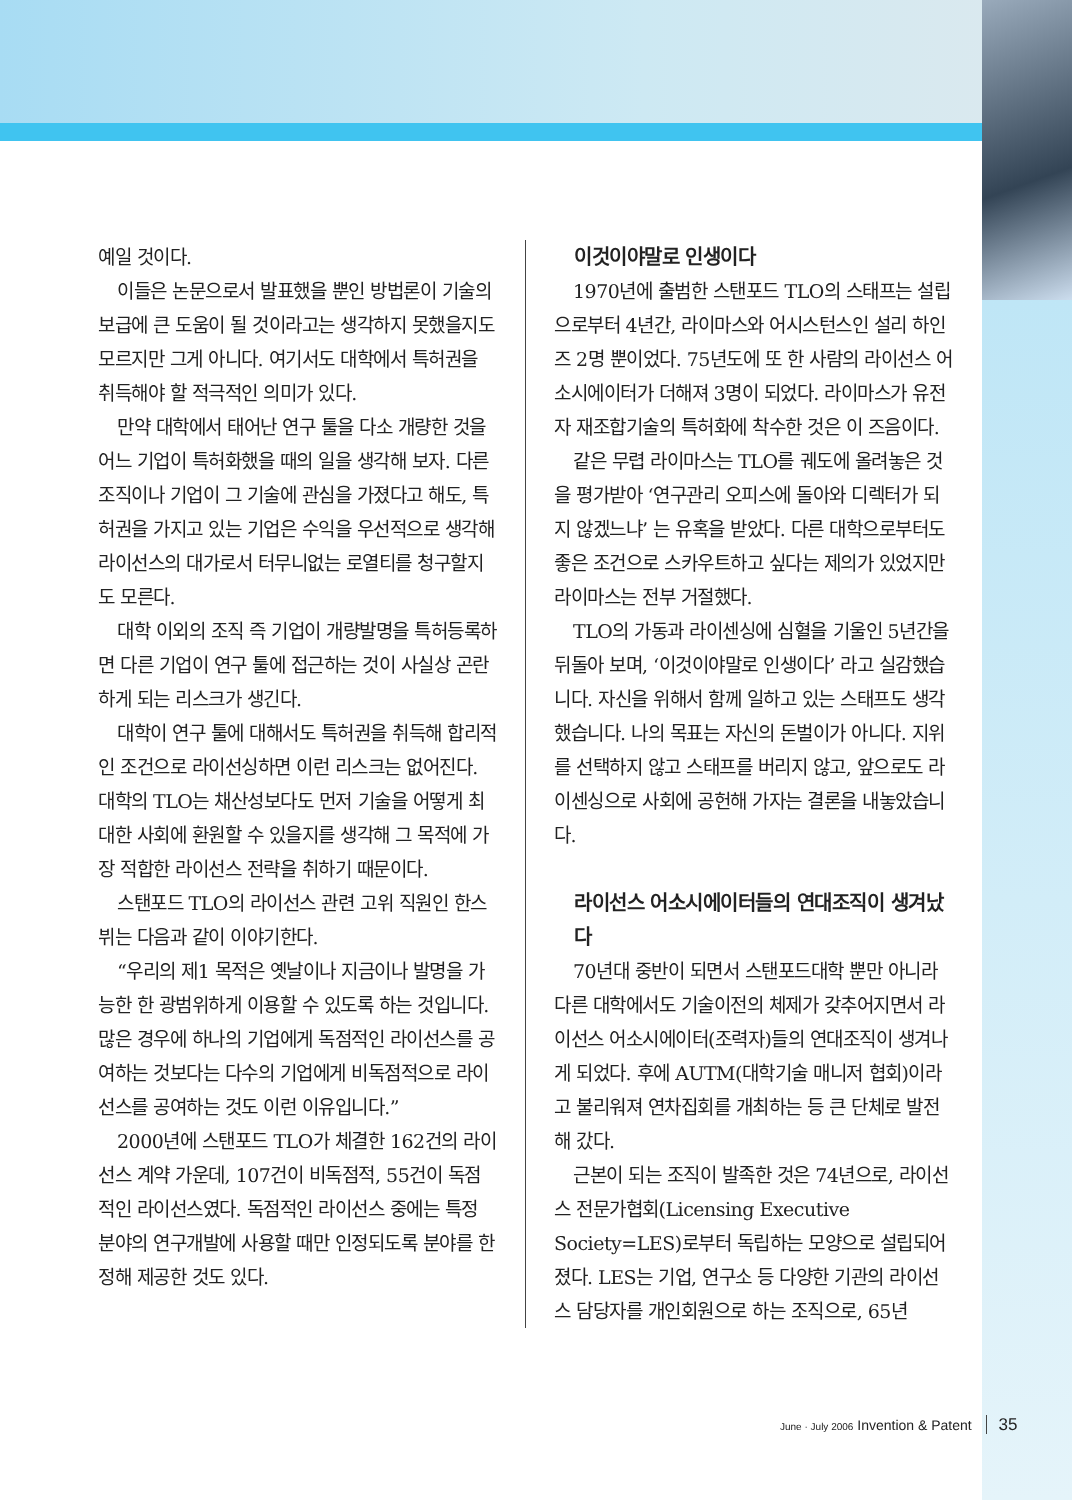예일 것이다.
이들은 논문으로서 발표했을 뿐인 방법론이 기술의 보급에 큰 도움이 될 것이라고는 생각하지 못했을지도 모르지만 그게 아니다. 여기서도 대학에서 특허권을 취득해야 할 적극적인 의미가 있다.
만약 대학에서 태어난 연구 툴을 다소 개량한 것을 어느 기업이 특허화했을 때의 일을 생각해 보자. 다른 조직이나 기업이 그 기술에 관심을 가졌다고 해도, 특허권을 가지고 있는 기업은 수익을 우선적으로 생각해 라이선스의 대가로서 터무니없는 로열티를 청구할지도 모른다.
대학 이외의 조직 즉 기업이 개량발명을 특허등록하면 다른 기업이 연구 툴에 접근하는 것이 사실상 곤란하게 되는 리스크가 생긴다.
대학이 연구 툴에 대해서도 특허권을 취득해 합리적인 조건으로 라이선싱하면 이런 리스크는 없어진다. 대학의 TLO는 채산성보다도 먼저 기술을 어떻게 최대한 사회에 환원할 수 있을지를 생각해 그 목적에 가장 적합한 라이선스 전략을 취하기 때문이다.
스탠포드 TLO의 라이선스 관련 고위 직원인 한스 뷔는 다음과 같이 이야기한다.
“우리의 제1 목적은 옛날이나 지금이나 발명을 가능한 한 광범위하게 이용할 수 있도록 하는 것입니다. 많은 경우에 하나의 기업에게 독점적인 라이선스를 공여하는 것보다는 다수의 기업에게 비독점적으로 라이선스를 공여하는 것도 이런 이유입니다.”
2000년에 스탠포드 TLO가 체결한 162건의 라이선스 계약 가운데, 107건이 비독점적, 55건이 독점적인 라이선스였다. 독점적인 라이선스 중에는 특정 분야의 연구개발에 사용할 때만 인정되도록 분야를 한정해 제공한 것도 있다.
이것이야말로 인생이다
1970년에 출범한 스탠포드 TLO의 스태프는 설립으로부터 4년간, 라이마스와 어시스턴스인 설리 하인즈 2명 뿐이었다. 75년도에 또 한 사람의 라이선스 어소시에이터가 더해져 3명이 되었다. 라이마스가 유전자 재조합기술의 특허화에 착수한 것은 이 즈음이다.
같은 무렵 라이마스는 TLO를 궤도에 올려놓은 것을 평가받아 ‘연구관리 오피스에 돌아와 디렉터가 되지 않겠느냐’ 는 유혹을 받았다. 다른 대학으로부터도 좋은 조건으로 스카우트하고 싶다는 제의가 있었지만 라이마스는 전부 거절했다.
TLO의 가동과 라이센싱에 심혈을 기울인 5년간을 뒤돌아 보며, ‘이것이야말로 인생이다’ 라고 실감했습니다. 자신을 위해서 함께 일하고 있는 스태프도 생각했습니다. 나의 목표는 자신의 돈벌이가 아니다. 지위를 선택하지 않고 스태프를 버리지 않고, 앞으로도 라이센싱으로 사회에 공헌해 가자는 결론을 내놓았습니다.
라이선스 어소시에이터들의 연대조직이 생겨났다
70년대 중반이 되면서 스탠포드대학 뿐만 아니라 다른 대학에서도 기술이전의 체제가 갖추어지면서 라이선스 어소시에이터(조력자)들의 연대조직이 생겨나게 되었다. 후에 AUTM(대학기술 매니저 협회)이라고 불리워져 연차집회를 개최하는 등 큰 단체로 발전해 갔다.
근본이 되는 조직이 발족한 것은 74년으로, 라이선스 전문가협회(Licensing Executive Society=LES)로부터 독립하는 모양으로 설립되어졌다. LES는 기업, 연구소 등 다양한 기관의 라이선스 담당자를 개인회원으로 하는 조직으로, 65년
June · July 2006 Invention & Patent 35